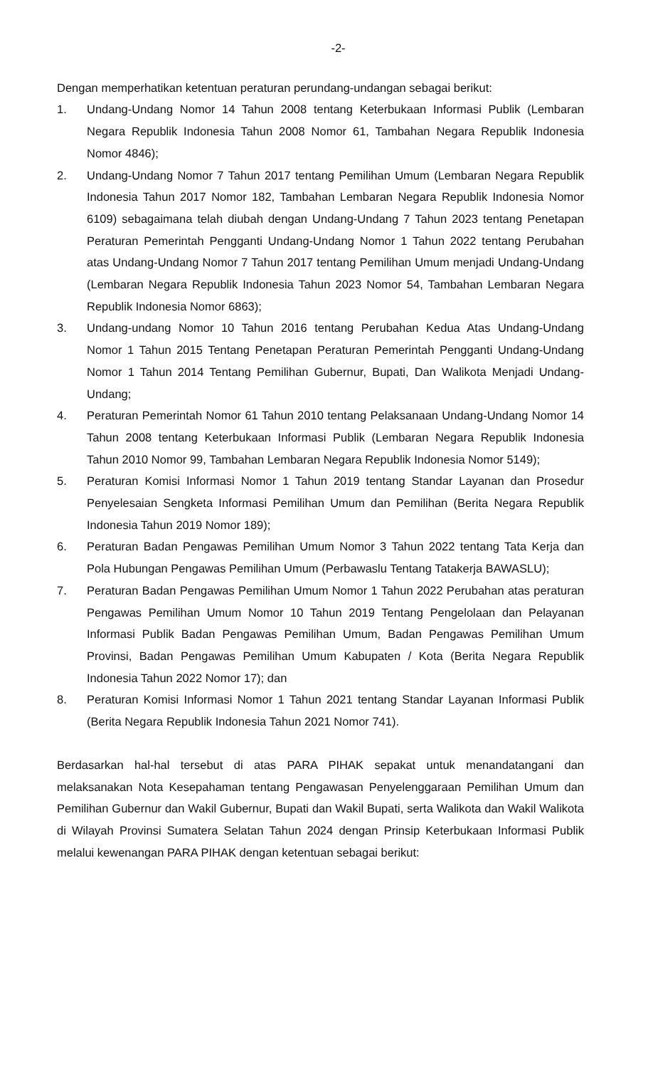-2-
Dengan memperhatikan ketentuan peraturan perundang-undangan sebagai berikut:
1. Undang-Undang Nomor 14 Tahun 2008 tentang Keterbukaan Informasi Publik (Lembaran Negara Republik Indonesia Tahun 2008 Nomor 61, Tambahan Negara Republik Indonesia Nomor 4846);
2. Undang-Undang Nomor 7 Tahun 2017 tentang Pemilihan Umum (Lembaran Negara Republik Indonesia Tahun 2017 Nomor 182, Tambahan Lembaran Negara Republik Indonesia Nomor 6109) sebagaimana telah diubah dengan Undang-Undang 7 Tahun 2023 tentang Penetapan Peraturan Pemerintah Pengganti Undang-Undang Nomor 1 Tahun 2022 tentang Perubahan atas Undang-Undang Nomor 7 Tahun 2017 tentang Pemilihan Umum menjadi Undang-Undang (Lembaran Negara Republik Indonesia Tahun 2023 Nomor 54, Tambahan Lembaran Negara Republik Indonesia Nomor 6863);
3. Undang-undang Nomor 10 Tahun 2016 tentang Perubahan Kedua Atas Undang-Undang Nomor 1 Tahun 2015 Tentang Penetapan Peraturan Pemerintah Pengganti Undang-Undang Nomor 1 Tahun 2014 Tentang Pemilihan Gubernur, Bupati, Dan Walikota Menjadi Undang-Undang;
4. Peraturan Pemerintah Nomor 61 Tahun 2010 tentang Pelaksanaan Undang-Undang Nomor 14 Tahun 2008 tentang Keterbukaan Informasi Publik (Lembaran Negara Republik Indonesia Tahun 2010 Nomor 99, Tambahan Lembaran Negara Republik Indonesia Nomor 5149);
5. Peraturan Komisi Informasi Nomor 1 Tahun 2019 tentang Standar Layanan dan Prosedur Penyelesaian Sengketa Informasi Pemilihan Umum dan Pemilihan (Berita Negara Republik Indonesia Tahun 2019 Nomor 189);
6. Peraturan Badan Pengawas Pemilihan Umum Nomor 3 Tahun 2022 tentang Tata Kerja dan Pola Hubungan Pengawas Pemilihan Umum (Perbawaslu Tentang Tatakerja BAWASLU);
7. Peraturan Badan Pengawas Pemilihan Umum Nomor 1 Tahun 2022 Perubahan atas peraturan Pengawas Pemilihan Umum Nomor 10 Tahun 2019 Tentang Pengelolaan dan Pelayanan Informasi Publik Badan Pengawas Pemilihan Umum, Badan Pengawas Pemilihan Umum Provinsi, Badan Pengawas Pemilihan Umum Kabupaten / Kota (Berita Negara Republik Indonesia Tahun 2022 Nomor 17); dan
8. Peraturan Komisi Informasi Nomor 1 Tahun 2021 tentang Standar Layanan Informasi Publik (Berita Negara Republik Indonesia Tahun 2021 Nomor 741).
Berdasarkan hal-hal tersebut di atas PARA PIHAK sepakat untuk menandatangani dan melaksanakan Nota Kesepahaman tentang Pengawasan Penyelenggaraan Pemilihan Umum dan Pemilihan Gubernur dan Wakil Gubernur, Bupati dan Wakil Bupati, serta Walikota dan Wakil Walikota di Wilayah Provinsi Sumatera Selatan Tahun 2024 dengan Prinsip Keterbukaan Informasi Publik melalui kewenangan PARA PIHAK dengan ketentuan sebagai berikut: